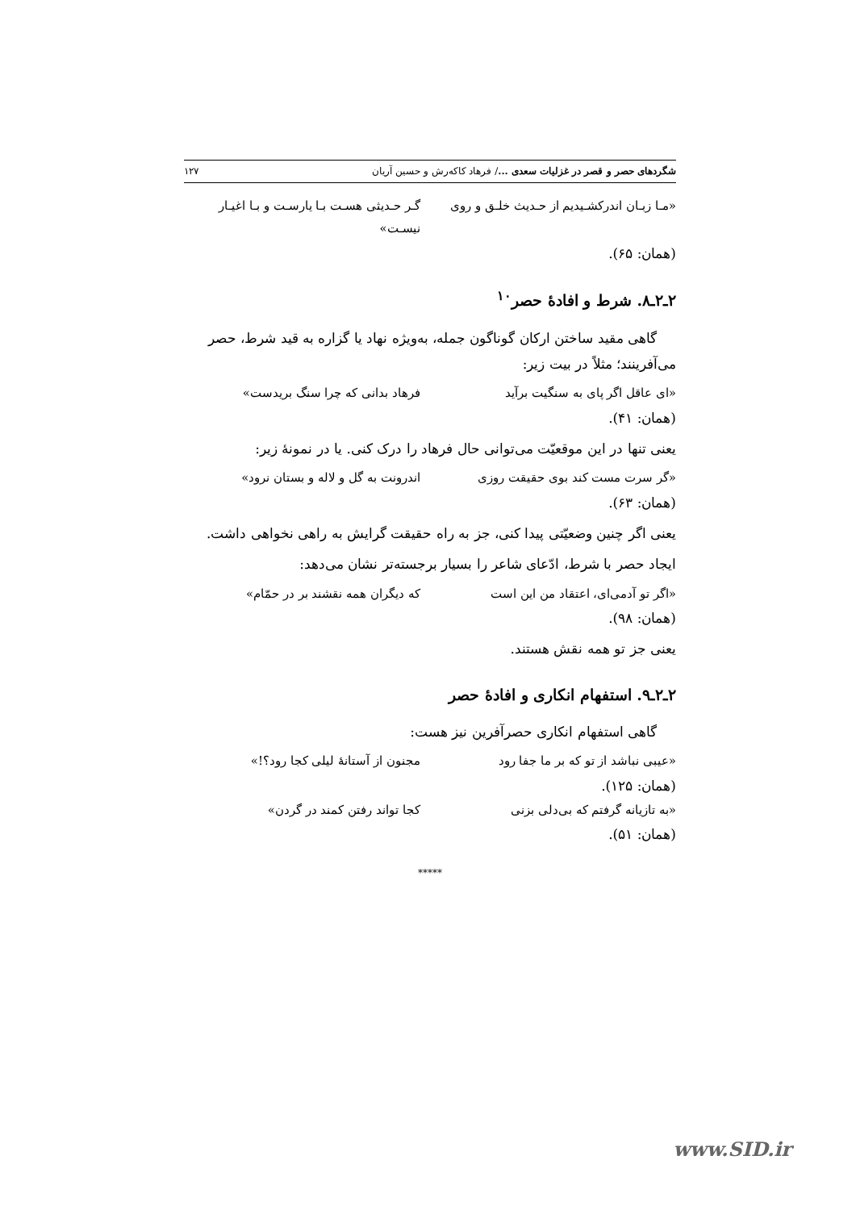شگردهای حصر و قصر در غزلیات سعدی .../ فرهاد کاکه‌رش و حسین آریان ۱۲۷
«مـا زبـان اندرکشـیدیم از حـدیث خلـق و روی گـر حـدیثی هسـت بـا یارسـت و بـا اغیـار نیسـت»
(همان: ۶۵).
۲ـ۲ـ۸. شرط و افادهٔ حصر<sup>۱۰</sup>
گاهی مقید ساختن ارکان گوناگون جمله، به‌ویژه نهاد یا گزاره به قید شرط، حصر می‌آفرینند؛ مثلاً در بیت زیر:
«ای عاقل اگر پای به سنگیت برآید فرهاد بدانی که چرا سنگ بریدست»
(همان: ۴۱).
یعنی تنها در این موقعیّت می‌توانی حال فرهاد را درک کنی. یا در نمونهٔ زیر:
«گر سرت مست کند بوی حقیقت روزی اندرونت به گل و لاله و بستان نرود»
(همان: ۶۳).
یعنی اگر چنین وضعیّتی پیدا کنی، جز به راه حقیقت گرایش به راهی نخواهی داشت.
ایجاد حصر با شرط، ادّعای شاعر را بسیار برجسته‌تر نشان می‌دهد:
«اگر تو آدمی‌ای، اعتقاد من این است که دیگران همه نقشند بر در حمّام»
(همان: ۹۸).
یعنی جز تو همه نقش هستند.
۲ـ۲ـ۹. استفهام انکاری و افادهٔ حصر
گاهی استفهام انکاری حصرآفرین نیز هست:
«عیبی نباشد از تو که بر ما جفا رود مجنون از آستانهٔ لیلی کجا رود؟!»
(همان: ۱۲۵).
«به تازیانه گرفتم که بی‌دلی بزنی کجا تواند رفتن کمند در گردن»
(همان: ۵۱).
*****
www.SID.ir